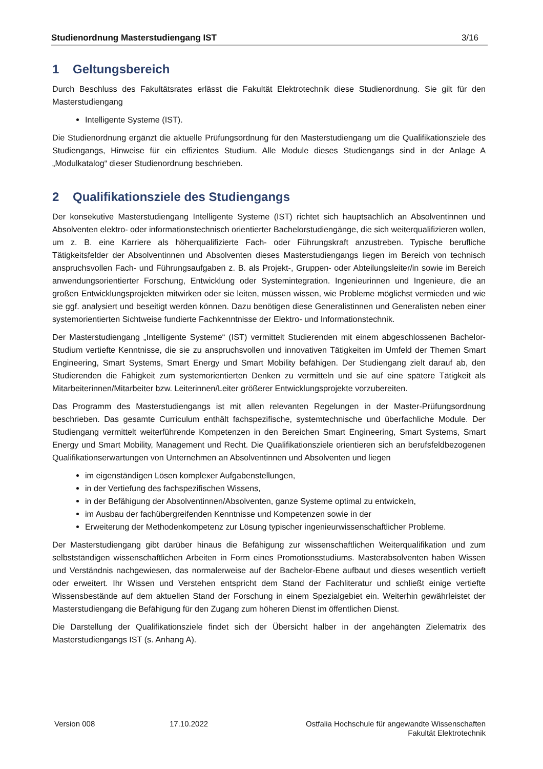Studienordnung Masterstudiengang IST 3/16
1 Geltungsbereich
Durch Beschluss des Fakultätsrates erlässt die Fakultät Elektrotechnik diese Studienordnung. Sie gilt für den Masterstudiengang
Intelligente Systeme (IST).
Die Studienordnung ergänzt die aktuelle Prüfungsordnung für den Masterstudiengang um die Qualifikationsziele des Studiengangs, Hinweise für ein effizientes Studium. Alle Module dieses Studiengangs sind in der Anlage A „Modulkatalog“ dieser Studienordnung beschrieben.
2 Qualifikationsziele des Studiengangs
Der konsekutive Masterstudiengang Intelligente Systeme (IST) richtet sich hauptsächlich an Absolventinnen und Absolventen elektro- oder informationstechnisch orientierter Bachelorstudiengänge, die sich weiterqualifizieren wollen, um z. B. eine Karriere als höherqualifizierte Fach- oder Führungskraft anzustreben. Typische berufliche Tätigkeitsfelder der Absolventinnen und Absolventen dieses Masterstudiengangs liegen im Bereich von technisch anspruchsvollen Fach- und Führungsaufgaben z. B. als Projekt-, Gruppen- oder Abteilungsleiter/in sowie im Bereich anwendungsorientierter Forschung, Entwicklung oder Systemintegration. Ingenieurinnen und Ingenieure, die an großen Entwicklungsprojekten mitwirken oder sie leiten, müssen wissen, wie Probleme möglichst vermieden und wie sie ggf. analysiert und beseitigt werden können. Dazu benötigen diese Generalistinnen und Generalisten neben einer systemorientierten Sichtweise fundierte Fachkenntnisse der Elektro- und Informationstechnik.
Der Masterstudiengang „Intelligente Systeme“ (IST) vermittelt Studierenden mit einem abgeschlossenen Bachelor-Studium vertiefte Kenntnisse, die sie zu anspruchsvollen und innovativen Tätigkeiten im Umfeld der Themen Smart Engineering, Smart Systems, Smart Energy und Smart Mobility befähigen. Der Studiengang zielt darauf ab, den Studierenden die Fähigkeit zum systemorientierten Denken zu vermitteln und sie auf eine spätere Tätigkeit als Mitarbeiterinnen/Mitarbeiter bzw. Leiterinnen/Leiter größerer Entwicklungsprojekte vorzubereiten.
Das Programm des Masterstudiengangs ist mit allen relevanten Regelungen in der Master-Prüfungsordnung beschrieben. Das gesamte Curriculum enthält fachspezifische, systemtechnische und überfachliche Module. Der Studiengang vermittelt weiterführende Kompetenzen in den Bereichen Smart Engineering, Smart Systems, Smart Energy und Smart Mobility, Management und Recht. Die Qualifikationsziele orientieren sich an berufsfeldbezogenen Qualifikationserwartungen von Unternehmen an Absolventinnen und Absolventen und liegen
im eigenständigen Lösen komplexer Aufgabenstellungen,
in der Vertiefung des fachspezifischen Wissens,
in der Befähigung der Absolventinnen/Absolventen, ganze Systeme optimal zu entwickeln,
im Ausbau der fachübergreifenden Kenntnisse und Kompetenzen sowie in der
Erweiterung der Methodenkompetenz zur Lösung typischer ingenieurwissenschaftlicher Probleme.
Der Masterstudiengang gibt darüber hinaus die Befähigung zur wissenschaftlichen Weiterqualifikation und zum selbstständigen wissenschaftlichen Arbeiten in Form eines Promotionsstudiums. Masterabsolventen haben Wissen und Verständnis nachgewiesen, das normalerweise auf der Bachelor-Ebene aufbaut und dieses wesentlich vertieft oder erweitert. Ihr Wissen und Verstehen entspricht dem Stand der Fachliteratur und schließt einige vertiefte Wissensbestände auf dem aktuellen Stand der Forschung in einem Spezialgebiet ein. Weiterhin gewährleistet der Masterstudiengang die Befähigung für den Zugang zum höheren Dienst im öffentlichen Dienst.
Die Darstellung der Qualifikationsziele findet sich der Übersicht halber in der angehängten Zielematrix des Masterstudiengangs IST (s. Anhang A).
Version 008 17.10.2022 Ostfalia Hochschule für angewandte Wissenschaften
Fakultät Elektrotechnik